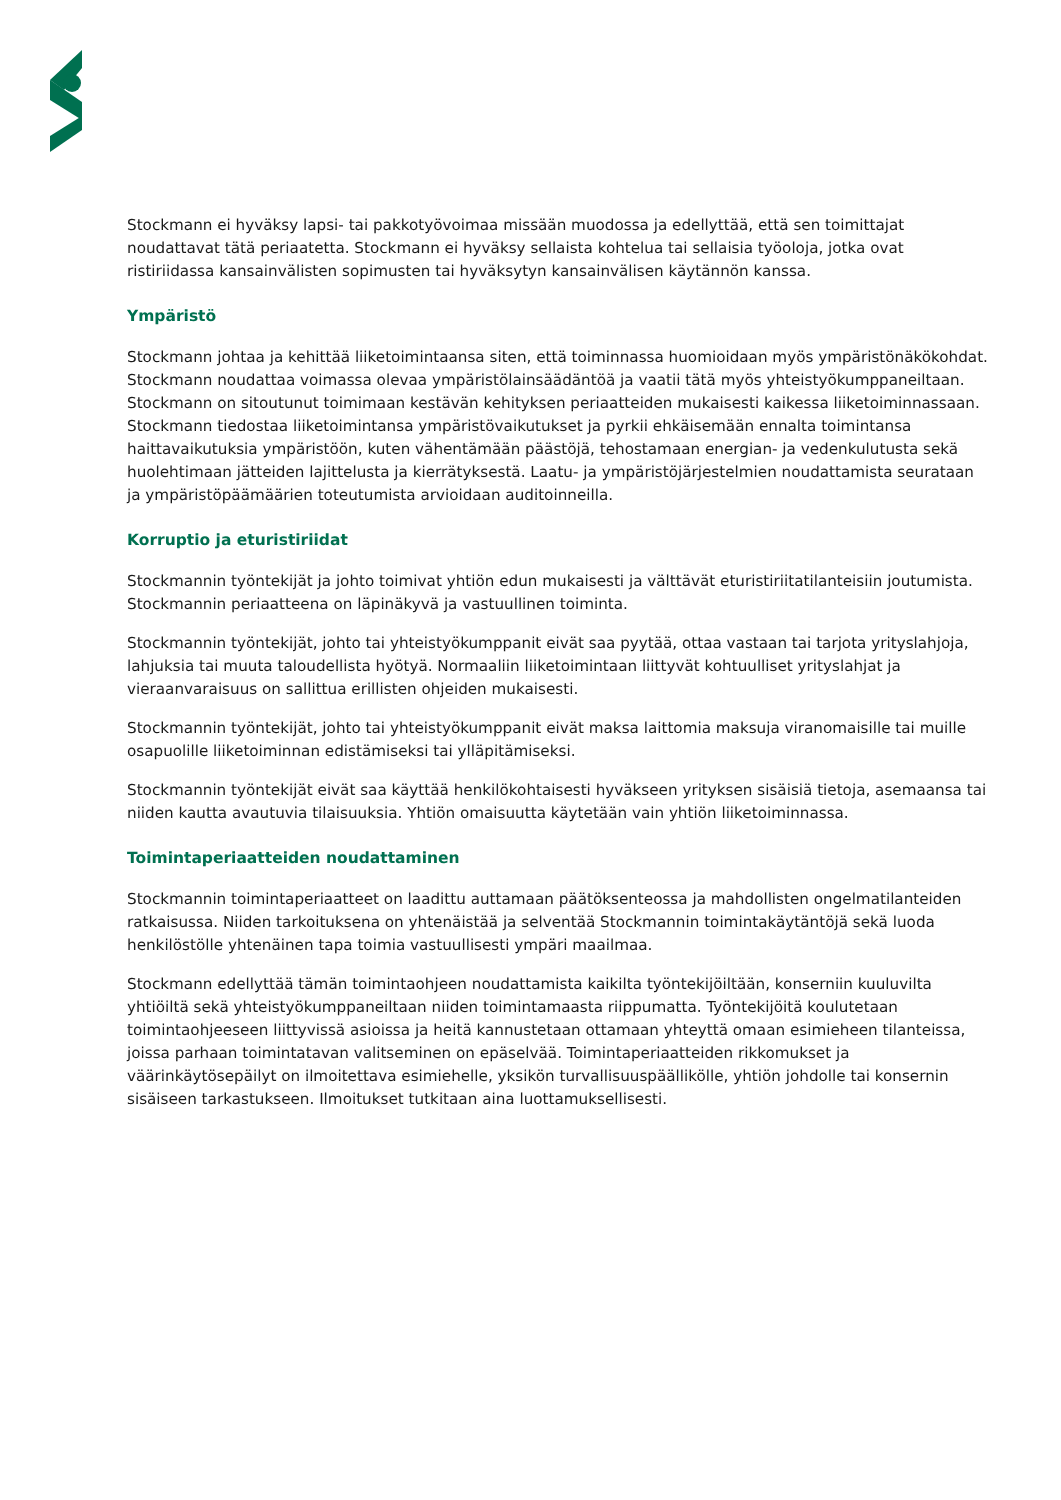Stockmann ei hyväksy lapsi- tai pakkotyövoimaa missään muodossa ja edellyttää, että sen toimittajat noudattavat tätä periaatetta. Stockmann ei hyväksy sellaista kohtelua tai sellaisia työoloja, jotka ovat ristiriidassa kansainvälisten sopimusten tai hyväksytyn kansainvälisen käytännön kanssa.
Ympäristö
Stockmann johtaa ja kehittää liiketoimintaansa siten, että toiminnassa huomioidaan myös ympäristönäkökohdat. Stockmann noudattaa voimassa olevaa ympäristölainsäädäntöä ja vaatii tätä myös yhteistyökumppaneiltaan. Stockmann on sitoutunut toimimaan kestävän kehityksen periaatteiden mukaisesti kaikessa liiketoiminnassaan. Stockmann tiedostaa liiketoimintansa ympäristövaikutukset ja pyrkii ehkäisemään ennalta toimintansa haittavaikutuksia ympäristöön, kuten vähentämään päästöjä, tehostamaan energian- ja vedenkulutusta sekä huolehtimaan jätteiden lajittelusta ja kierrätyksestä. Laatu- ja ympäristöjärjestelmien noudattamista seurataan ja ympäristöpäämäärien toteutumista arvioidaan auditoinneilla.
Korruptio ja eturistiriidat
Stockmannin työntekijät ja johto toimivat yhtiön edun mukaisesti ja välttävät eturistiriitatilanteisiin joutumista. Stockmannin periaatteena on läpinäkyvä ja vastuullinen toiminta.
Stockmannin työntekijät, johto tai yhteistyökumppanit eivät saa pyytää, ottaa vastaan tai tarjota yrityslahjoja, lahjuksia tai muuta taloudellista hyötyä. Normaaliin liiketoimintaan liittyvät kohtuulliset yrityslahjat ja vieraanvaraisuus on sallittua erillisten ohjeiden mukaisesti.
Stockmannin työntekijät, johto tai yhteistyökumppanit eivät maksa laittomia maksuja viranomaisille tai muille osapuolille liiketoiminnan edistämiseksi tai ylläpitämiseksi.
Stockmannin työntekijät eivät saa käyttää henkilökohtaisesti hyväkseen yrityksen sisäisiä tietoja, asemaansa tai niiden kautta avautuvia tilaisuuksia. Yhtiön omaisuutta käytetään vain yhtiön liiketoiminnassa.
Toimintaperiaatteiden noudattaminen
Stockmannin toimintaperiaatteet on laadittu auttamaan päätöksenteossa ja mahdollisten ongelmatilanteiden ratkaisussa. Niiden tarkoituksena on yhtenäistää ja selventää Stockmannin toimintakäytäntöjä sekä luoda henkilöstölle yhtenäinen tapa toimia vastuullisesti ympäri maailmaa.
Stockmann edellyttää tämän toimintaohjeen noudattamista kaikilta työntekijöiltään, konserniin kuuluvilta yhtiöiltä sekä yhteistyökumppaneiltaan niiden toimintamaasta riippumatta. Työntekijöitä koulutetaan toimintaohjeeseen liittyvissä asioissa ja heitä kannustetaan ottamaan yhteyttä omaan esimieheen tilanteissa, joissa parhaan toimintatavan valitseminen on epäselvää. Toimintaperiaatteiden rikkomukset ja väärinkäytösepäilyt on ilmoitettava esimiehelle, yksikön turvallisuuspäällikölle, yhtiön johdolle tai konsernin sisäiseen tarkastukseen. Ilmoitukset tutkitaan aina luottamuksellisesti.